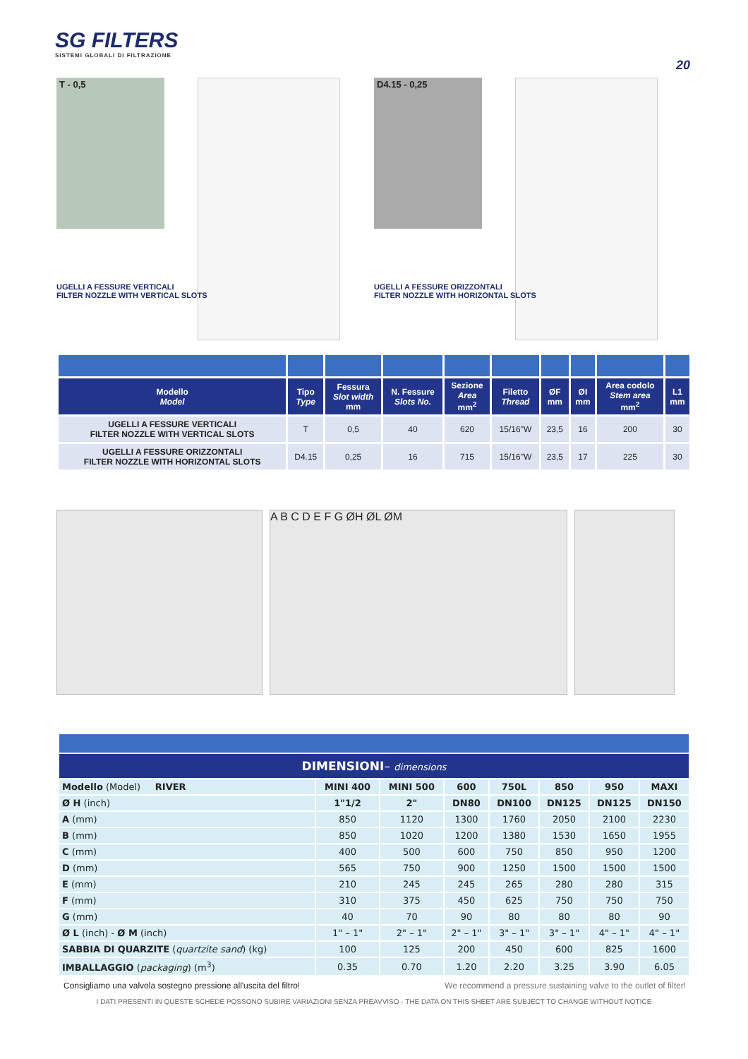SG FILTERS
SISTEMI GLOBALI DI FILTRAZIONE
20
T - 0,5
UGELLI A FESSURE VERTICALI
FILTER NOZZLE WITH VERTICAL SLOTS
D4.15 - 0,25
UGELLI A FESSURE ORIZZONTALI
FILTER NOZZLE WITH HORIZONTAL SLOTS
| Modello Model | Tipo Type | Fessura Slot width mm | N. Fessure Slots No. | Sezione Area mm<sup>2</sup> | Filetto Thread | ØF mm | ØI mm | Area codolo Stem area mm<sup>2</sup> | L1 mm |
| --- | --- | --- | --- | --- | --- | --- | --- | --- | --- |
| UGELLI A FESSURE VERTICALI FILTER NOZZLE WITH VERTICAL SLOTS | T | 0,5 | 40 | 620 | 15/16"W | 23,5 | 16 | 200 | 30 |
| UGELLI A FESSURE ORIZZONTALI FILTER NOZZLE WITH HORIZONTAL SLOTS | D4.15 | 0,25 | 16 | 715 | 15/16"W | 23,5 | 17 | 225 | 30 |
A B C D E F G ØH ØL ØM
| DIMENSIONI – dimensions | | | | | | | |
| Modello (Model) RIVER | MINI 400 | MINI 500 | 600 | 750L | 850 | 950 | MAXI |
| Ø H (inch) | 1"1/2 | 2" | DN80 | DN100 | DN125 | DN125 | DN150 |
| A (mm) | 850 | 1120 | 1300 | 1760 | 2050 | 2100 | 2230 |
| B (mm) | 850 | 1020 | 1200 | 1380 | 1530 | 1650 | 1955 |
| C (mm) | 400 | 500 | 600 | 750 | 850 | 950 | 1200 |
| D (mm) | 565 | 750 | 900 | 1250 | 1500 | 1500 | 1500 |
| E (mm) | 210 | 245 | 245 | 265 | 280 | 280 | 315 |
| F (mm) | 310 | 375 | 450 | 625 | 750 | 750 | 750 |
| G (mm) | 40 | 70 | 90 | 80 | 80 | 80 | 90 |
| Ø L (inch) - Ø M (inch) | 1" – 1" | 2" – 1" | 2" – 1" | 3" – 1" | 3" – 1" | 4" – 1" | 4" – 1" |
| SABBIA DI QUARZITE ( quartzite sand ) (kg) | 100 | 125 | 200 | 450 | 600 | 825 | 1600 |
| IMBALLAGGIO ( packaging ) (m<sup>3</sup>) | 0.35 | 0.70 | 1.20 | 2.20 | 3.25 | 3.90 | 6.05 |
Consigliamo una valvola sostegno pressione all'uscita del filtro! We recommend a pressure sustaining valve to the outlet of filter!
I DATI PRESENTI IN QUESTE SCHEDE POSSONO SUBIRE VARIAZIONI SENZA PREAVVISO - THE DATA ON THIS SHEET ARE SUBJECT TO CHANGE WITHOUT NOTICE